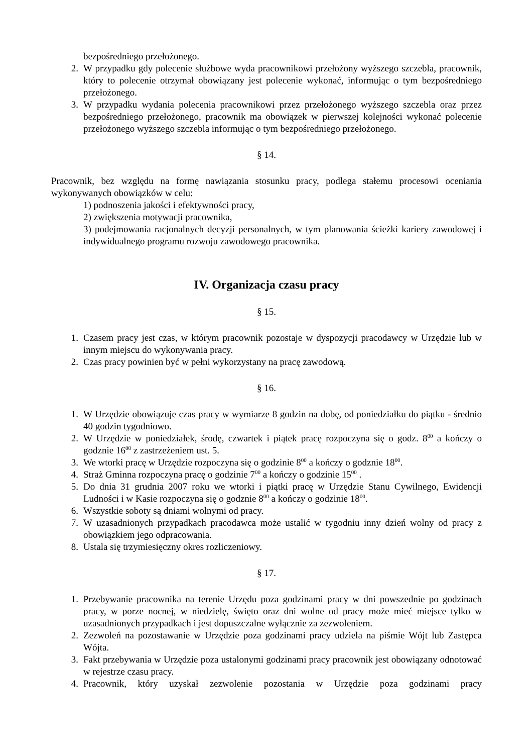bezpośredniego przełożonego.
2. W przypadku gdy polecenie służbowe wyda pracownikowi przełożony wyższego szczebla, pracownik, który to polecenie otrzymał obowiązany jest polecenie wykonać, informując o tym bezpośredniego przełożonego.
3. W przypadku wydania polecenia pracownikowi przez przełożonego wyższego szczebla oraz przez bezpośredniego przełożonego, pracownik ma obowiązek w pierwszej kolejności wykonać polecenie przełożonego wyższego szczebla informując o tym bezpośredniego przełożonego.
§ 14.
Pracownik, bez względu na formę nawiązania stosunku pracy, podlega stałemu procesowi oceniania wykonywanych obowiązków w celu:
1) podnoszenia jakości i efektywności pracy,
2) zwiększenia motywacji pracownika,
3) podejmowania racjonalnych decyzji personalnych, w tym planowania ścieżki kariery zawodowej i indywidualnego programu rozwoju zawodowego pracownika.
IV. Organizacja czasu pracy
§ 15.
1. Czasem pracy jest czas, w którym pracownik pozostaje w dyspozycji pracodawcy w Urzędzie lub w innym miejscu do wykonywania pracy.
2. Czas pracy powinien być w pełni wykorzystany na pracę zawodową.
§ 16.
1. W Urzędzie obowiązuje czas pracy w wymiarze 8 godzin na dobę, od poniedziałku do piątku - średnio 40 godzin tygodniowo.
2. W Urzędzie w poniedziałek, środę, czwartek i piątek pracę rozpoczyna się o godz. 8<sup>00</sup> a kończy o godznie 16<sup>00</sup> z zastrzeżeniem ust. 5.
3. We wtorki pracę w Urzędzie rozpoczyna się o godzinie 8<sup>00</sup> a kończy o godznie 18<sup>00</sup>.
4. Straż Gminna rozpoczyna pracę o godzinie 7<sup>00</sup> a kończy o godzinie 15<sup>00</sup> .
5. Do dnia 31 grudnia 2007 roku we wtorki i piątki pracę w Urzędzie Stanu Cywilnego, Ewidencji Ludności i w Kasie rozpoczyna się o godznie 8<sup>00</sup> a kończy o godzinie 18<sup>00</sup>.
6. Wszystkie soboty są dniami wolnymi od pracy.
7. W uzasadnionych przypadkach pracodawca może ustalić w tygodniu inny dzień wolny od pracy z obowiązkiem jego odpracowania.
8. Ustala się trzymiesięczny okres rozliczeniowy.
§ 17.
1. Przebywanie pracownika na terenie Urzędu poza godzinami pracy w dni powszednie po godzinach pracy, w porze nocnej, w niedzielę, święto oraz dni wolne od pracy może mieć miejsce tylko w uzasadnionych przypadkach i jest dopuszczalne wyłącznie za zezwoleniem.
2. Zezwoleń na pozostawanie w Urzędzie poza godzinami pracy udziela na piśmie Wójt lub Zastępca Wójta.
3. Fakt przebywania w Urzędzie poza ustalonymi godzinami pracy pracownik jest obowiązany odnotować w rejestrze czasu pracy.
4. Pracownik, który uzyskał zezwolenie pozostania w Urzędzie poza godzinami pracy